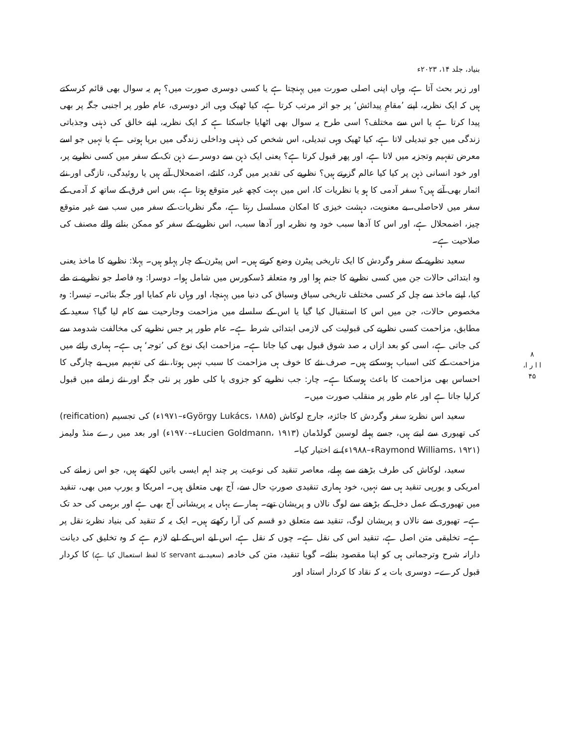بنیاد، جلد ۱۴، ۲۰۲۳ء
اور زیر بحث آتا ہے، وہاں اپنی اصلی صورت میں پہنچتا ہے یا کسی دوسری صورت میں؟ ہم یہ سوال بھی قائم کرسکتے ہیں کہ ایک نظریہ، اپنے ’مقامِ پیدائش‘ پر جو اثر مرتب کرتا ہے، کیا ٹھیک وہی اثر دوسری، عام طور پر اجنبی جگہ پر بھی پیدا کرتا ہے یا اس سے مختلف؟ اسی طرح یہ سوال بھی اٹھایا جاسکتا ہے کہ ایک نظریہ، اپنے خالق کی ذہنی وجذباتی زندگی میں جو تبدیلی لاتا ہے، کیا ٹھیک وہی تبدیلی، اس شخص کی ذہنی وداخلی زندگی میں برپا ہوتی ہے یا نہیں جو اسے معرض تفہیم وتجزیہ میں لاتا ہے، اور پھر قبول کرتا ہے؟ یعنی ایک ذہن سے دوسرے ذہن تک کے سفر میں کسی نظریے پر، اور خود انسانی ذہن پر کیا کیا عالم گزرتے ہیں؟ نظریے کی تقدیر میں گرد، کانٹے، اضمحلال آتے ہیں یا روئیدگی، تازگی اور نئے اثمار بھی آتے ہیں؟ سفر آدمی کا ہو یا نظریات کا، اس میں بہت کچھ غیر متوقع ہوتا ہے، بس اس فرق کے ساتھ کہ آدمی کے سفر میں لاحاصلی، بے معنویت، دہشت خیزی کا امکان مسلسل رہتا ہے، مگر نظریات کے سفر میں سب سے غیر متوقع چیز، اضمحلال ہے، اور اس کا آدھا سبب خود وہ نظریہ اور آدھا سبب، اس نظریے کے سفر کو ممکن بنانے والے مصنف کی صلاحیت ہے۔
سعید نظریے کے سفر وگردش کا ایک تاریخی پیٹرن وضع کرتے ہیں۔ اس پیٹرن کے چار پہلو ہیں۔ پہلا: نظریے کا ماخذ یعنی وہ ابتدائی حالات جن میں کسی نظریے کا جنم ہوا اور وہ متعلقہ ڈسکورس میں شامل ہوا۔ دوسرا: وہ فاصلہ جو نظریے نے طے کیا، اپنے ماخذ سے چل کر کسی مختلف تاریخی سیاق وسباق کی دنیا میں پہنچا، اور وہاں نام کمایا اور جگہ بنائی۔ تیسرا: وہ مخصوص حالات، جن میں اس کا استقبال کیا گیا یا اس کے سلسلے میں مزاحمت وجارحیت سے کام لیا گیا؟ سعید کے مطابق، مزاحمت کسی نظریے کی قبولیت کی لازمی ابتدائی شرط ہے۔ عام طور پر جس نظریے کی مخالفت شدومد سے کی جاتی ہے، اسی کو بعد ازاں بہ صد شوق قبول بھی کیا جاتا ہے۔ مزاحمت ایک نوع کی ’توجہ‘ ہی ہے۔ ہماری رائے میں مزاحمت کے کئی اسباب ہوسکتے ہیں۔ صرف نئے کا خوف ہی مزاحمت کا سبب نہیں ہوتا، نئے کی تفہیم میں بے چارگی کا احساس بھی مزاحمت کا باعث ہوسکتا ہے۔ چار: جب نظریے کو جزوی یا کلی طور پر نئی جگہ اور نئے زمانے میں قبول کرلیا جاتا ہے اور عام طور پر منقلب صورت میں۔
سعید اس نظریۂ سفر وگردش کا جائزہ، جارج لوکاش (György Lukács، ۱۸۸۵ء–۱۹۷۱ء) کی تجسیم (reification) کی تھیوری سے لیتے ہیں، جسے پہلے لوسین گولڈمان (Lucien Goldmann، ۱۹۱۳ء–۱۹۷۰ء) اور بعد میں رے منڈ ولیمز (Raymond Williams، ۱۹۲۱ء–۱۹۸۸ء) نے اختیار کیا۔
سعید، لوکاش کی طرف بڑھنے سے پہلے، معاصر تنقید کی نوعیت پر چند اہم ایسی باتیں لکھتے ہیں، جو اس زمانے کی امریکی و یورپی تنقید ہی سے نہیں، خود ہماری تنقیدی صورتِ حال سے، آج بھی متعلق ہیں۔ امریکا و یورپ میں بھی، تنقید میں تھیوری کے عمل دخل کے بڑھنے سے لوگ نالاں و پریشان تھے۔ ہمارے یہاں یہ پریشانی آج بھی ہے اور برہمی کی حد تک ہے۔ تھیوری سے نالاں و پریشان لوگ، تنقید سے متعلق دو قسم کی آرا رکھتے ہیں۔ ایک یہ کہ تنقید کی بنیاد نظریۂ نقل پر ہے۔ تخلیقی متن اصل ہے، تنقید اس کی نقل ہے۔ چوں کہ نقل ہے، اس لیے اس کے لیے لازم ہے کہ وہ تخلیق کی دیانت دارانہ شرح وترجمانی ہی کو اپنا مقصود بنائے۔ گویا تنقید، متن کی خادمہ (سعید نے servant کا لفظ استعمال کیا ہے) کا کردار قبول کرے۔ دوسری بات یہ کہ نقاد کا کردار استاد اور
۸
ا ا ر ا، ۴۵